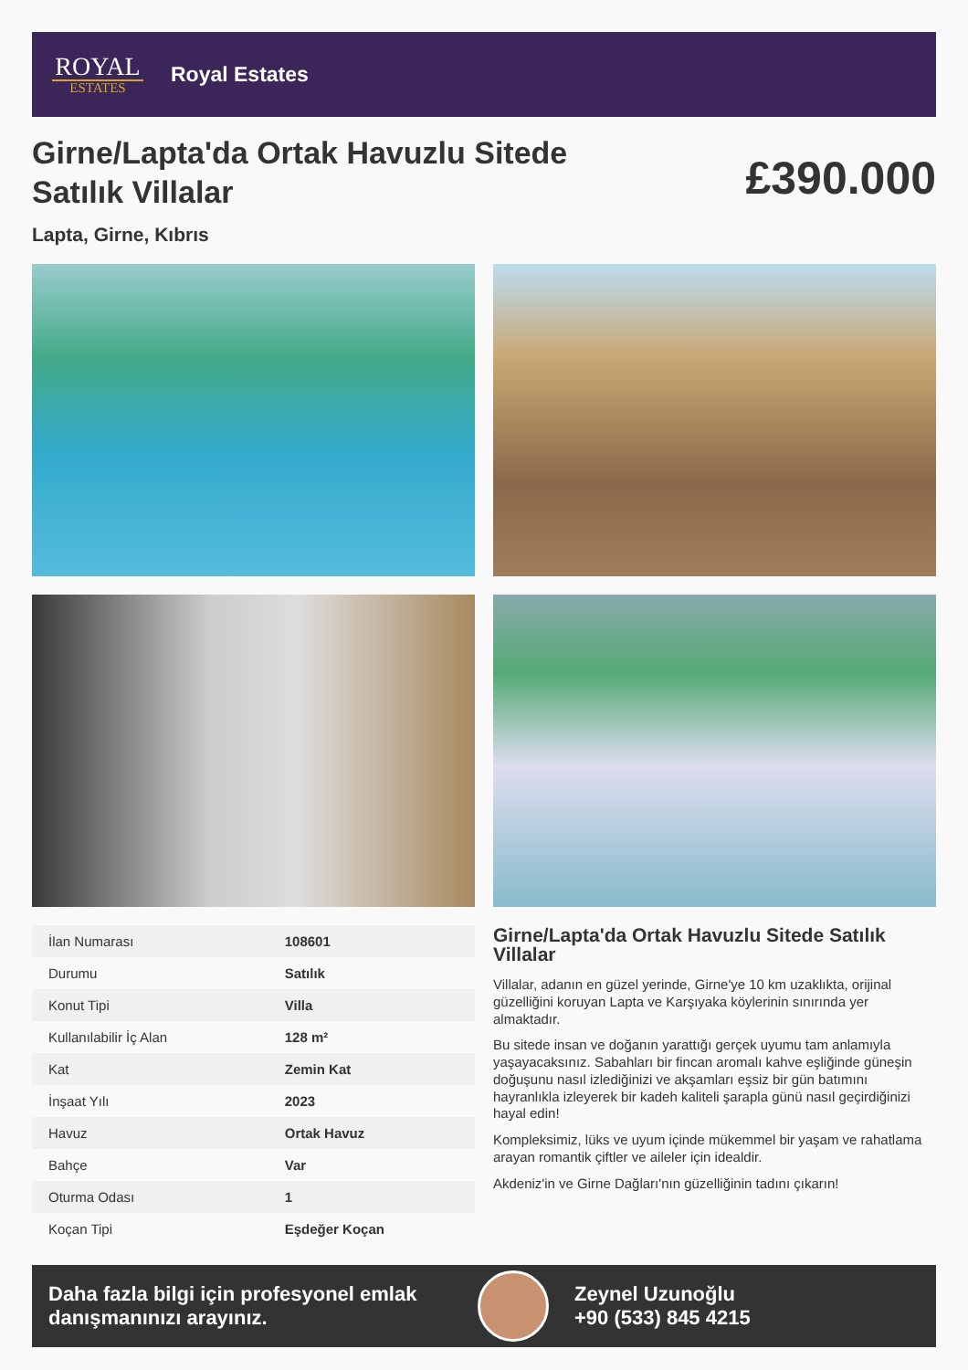ROYAL
ESTATES
Royal Estates
Girne/Lapta'da Ortak Havuzlu Sitede Satılık Villalar
£390.000
Lapta, Girne, Kıbrıs
| İlan Numarası | 108601 |
| Durumu | Satılık |
| Konut Tipi | Villa |
| Kullanılabilir İç Alan | 128 m² |
| Kat | Zemin Kat |
| İnşaat Yılı | 2023 |
| Havuz | Ortak Havuz |
| Bahçe | Var |
| Oturma Odası | 1 |
| Koçan Tipi | Eşdeğer Koçan |
Girne/Lapta'da Ortak Havuzlu Sitede Satılık Villalar
Villalar, adanın en güzel yerinde, Girne'ye 10 km uzaklıkta, orijinal güzelliğini koruyan Lapta ve Karşıyaka köylerinin sınırında yer almaktadır.
Bu sitede insan ve doğanın yarattığı gerçek uyumu tam anlamıyla yaşayacaksınız. Sabahları bir fincan aromalı kahve eşliğinde güneşin doğuşunu nasıl izlediğinizi ve akşamları eşsiz bir gün batımını hayranlıkla izleyerek bir kadeh kaliteli şarapla günü nasıl geçirdiğinizi hayal edin!
Kompleksimiz, lüks ve uyum içinde mükemmel bir yaşam ve rahatlama arayan romantik çiftler ve aileler için idealdir.
Akdeniz'in ve Girne Dağları'nın güzelliğinin tadını çıkarın!
Daha fazla bilgi için profesyonel emlak danışmanınızı arayınız.
Zeynel Uzunoğlu
+90 (533) 845 4215